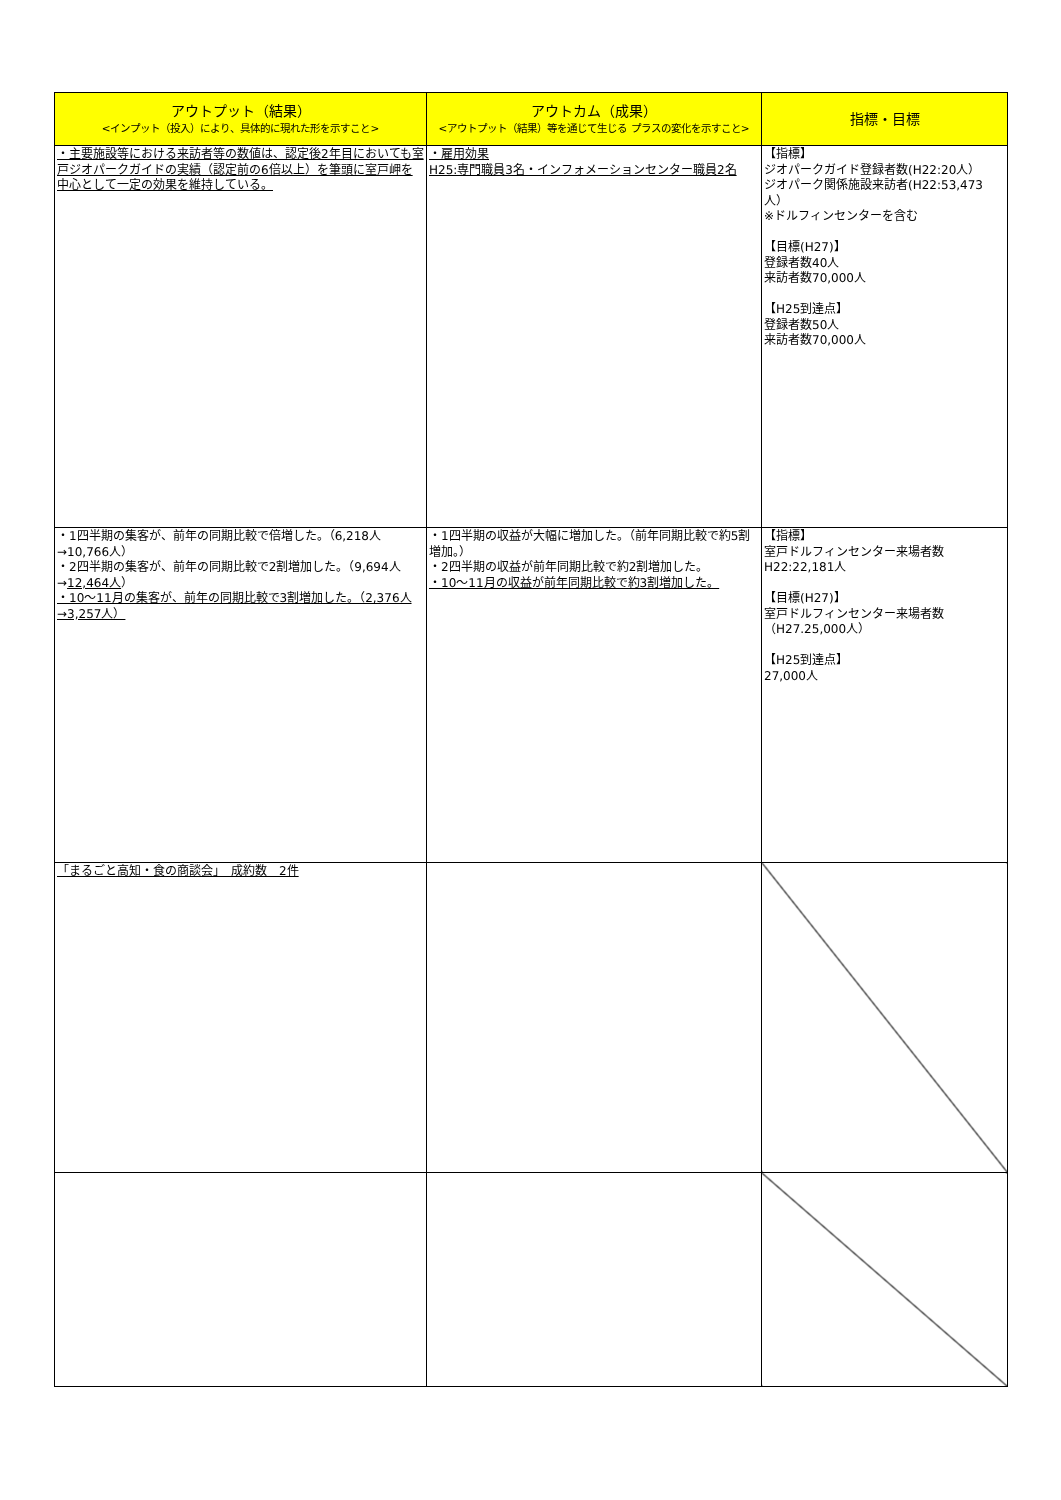| アウトプット（結果） <インプット（投入）により、具体的に現れた形を示すこと> | アウトカム（成果） <アウトプット（結果）等を通じて生じる プラスの変化を示すこと> | 指標・目標 |
| --- | --- | --- |
| ・主要施設等における来訪者等の数値は、認定後2年目においても室戸ジオパークガイドの実績（認定前の6倍以上）を筆頭に室戸岬を中心として一定の効果を維持している。 | ・雇用効果 H25:専門職員3名・インフォメーションセンター職員2名 | 【指標】 ジオパークガイド登録者数(H22:20人） ジオパーク関係施設来訪者(H22:53,473人） ※ドルフィンセンターを含む 【目標(H27)】 登録者数40人 来訪者数70,000人 【H25到達点】 登録者数50人 来訪者数70,000人 |
| ・1四半期の集客が、前年の同期比較で倍増した。（6,218人→10,766人） ・2四半期の集客が、前年の同期比較で2割増加した。（9,694人→ 12,464人 ） ・10～11月の集客が、前年の同期比較で3割増加した。（2,376人→3,257人） | ・1四半期の収益が大幅に増加した。（前年同期比較で約5割増加。） ・2四半期の収益が前年同期比較で約2割増加した。 ・10～11月の収益が前年同期比較で約3割増加した。 | 【指標】 室戸ドルフィンセンター来場者数 H22:22,181人 【目標(H27)】 室戸ドルフィンセンター来場者数 （H27.25,000人） 【H25到達点】 27,000人 |
| 「まるごと高知・食の商談会」 成約数 2件 | | |